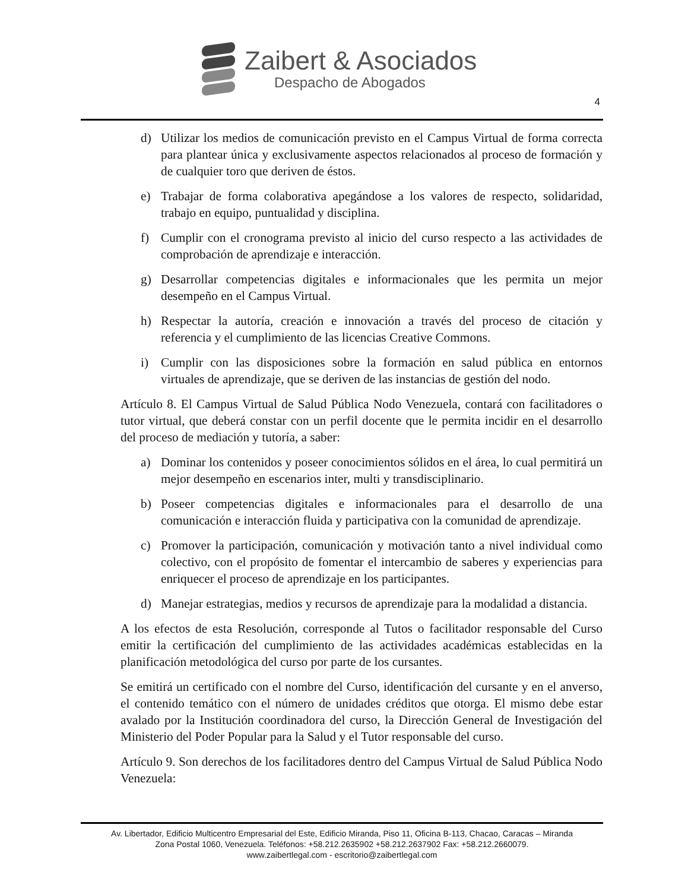Zaibert & Asociados
Despacho de Abogados
4
d) Utilizar los medios de comunicación previsto en el Campus Virtual de forma correcta para plantear única y exclusivamente aspectos relacionados al proceso de formación y de cualquier toro que deriven de éstos.
e) Trabajar de forma colaborativa apegándose a los valores de respecto, solidaridad, trabajo en equipo, puntualidad y disciplina.
f) Cumplir con el cronograma previsto al inicio del curso respecto a las actividades de comprobación de aprendizaje e interacción.
g) Desarrollar competencias digitales e informacionales que les permita un mejor desempeño en el Campus Virtual.
h) Respectar la autoría, creación e innovación a través del proceso de citación y referencia y el cumplimiento de las licencias Creative Commons.
i) Cumplir con las disposiciones sobre la formación en salud pública en entornos virtuales de aprendizaje, que se deriven de las instancias de gestión del nodo.
Artículo 8. El Campus Virtual de Salud Pública Nodo Venezuela, contará con facilitadores o tutor virtual, que deberá constar con un perfil docente que le permita incidir en el desarrollo del proceso de mediación y tutoría, a saber:
a) Dominar los contenidos y poseer conocimientos sólidos en el área, lo cual permitirá un mejor desempeño en escenarios inter, multi y transdisciplinario.
b) Poseer competencias digitales e informacionales para el desarrollo de una comunicación e interacción fluida y participativa con la comunidad de aprendizaje.
c) Promover la participación, comunicación y motivación tanto a nivel individual como colectivo, con el propósito de fomentar el intercambio de saberes y experiencias para enriquecer el proceso de aprendizaje en los participantes.
d) Manejar estrategias, medios y recursos de aprendizaje para la modalidad a distancia.
A los efectos de esta Resolución, corresponde al Tutos o facilitador responsable del Curso emitir la certificación del cumplimiento de las actividades académicas establecidas en la planificación metodológica del curso por parte de los cursantes.
Se emitirá un certificado con el nombre del Curso, identificación del cursante y en el anverso, el contenido temático con el número de unidades créditos que otorga. El mismo debe estar avalado por la Institución coordinadora del curso, la Dirección General de Investigación del Ministerio del Poder Popular para la Salud y el Tutor responsable del curso.
Artículo 9. Son derechos de los facilitadores dentro del Campus Virtual de Salud Pública Nodo Venezuela:
Av. Libertador, Edificio Multicentro Empresarial del Este, Edificio Miranda, Piso 11, Oficina B-113, Chacao, Caracas – Miranda
Zona Postal 1060, Venezuela. Teléfonos: +58.212.2635902 +58.212.2637902 Fax: +58.212.2660079.
www.zaibertlegal.com - escritorio@zaibertlegal.com